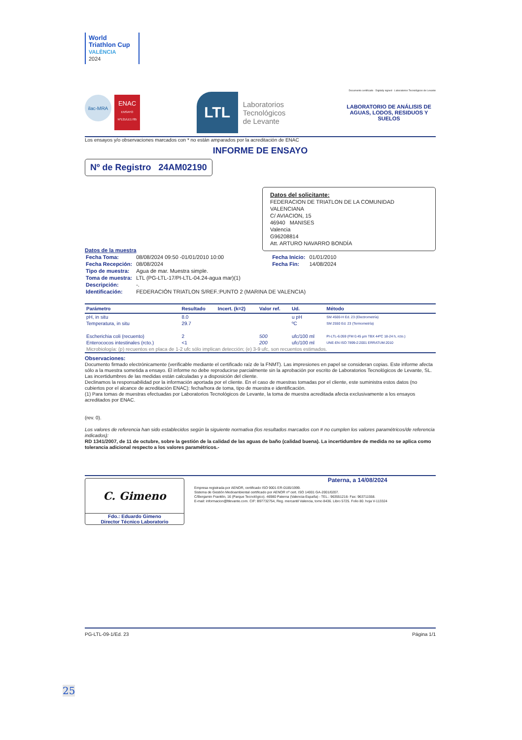World Triathlon Cup
VALÈNCIA
2024
Documento certificado · Digitally signed · Laboratorios Tecnológicos de Levante
ilac-MRA
ENAC
ENSAYO Nº121/LE1785
LTL
Laboratorios
Tecnológicos
de Levante
LABORATORIO DE ANÁLISIS DE AGUAS, LODOS, RESIDUOS Y SUELOS
Los ensayos y/o observaciones marcados con * no están amparados por la acreditación de ENAC
INFORME DE ENSAYO
Nº de Registro 24AM02190
Datos del solicitante:
FEDERACION DE TRIATLON DE LA COMUNIDAD VALENCIANA
C/ AVIACION, 15
46940 MANISES
Valencia
G96208814
Att. ARTURO NAVARRO BONDÍA
Datos de la muestra
| Fecha Toma: | 08/08/2024 09:50 -01/01/2010 10:00 | Fecha Inicio: | 01/01/2010 |
| Fecha Recepción: | 08/08/2024 | Fecha Fin: | 14/08/2024 |
| Tipo de muestra: | Agua de mar. Muestra simple. | | |
| Toma de muestra: | LTL (PG-LTL-17/PI-LTL-04.24-agua mar)(1) | | |
| Descripción: | -. | | |
| Identificación: | FEDERACIÓN TRIATLON S/REF.:PUNTO 2 (MARINA DE VALENCIA) | | |
| Parámetro | Resultado | Incert. (k=2) | Valor ref. | Ud. | Método |
| --- | --- | --- | --- | --- | --- |
| pH, in situ | 8.0 | | | u pH | SM 4500-H Ed. 23 (Electrometría) |
| Temperatura, in situ | 29.7 | | | ºC | SM 2550 Ed. 23 (Termometría) |
| Escherichia coli (recuento) | 2 | | 500 | ufc/100 ml | PI-LTL-6.059 (FM 0.45 µm TBX 44ºC 18-24 h, rcto.) |
| Enterococos intestinales (rcto.) | <1 | | 200 | ufc/100 ml | UNE-EN ISO 7899-2:2001 ERRATUM:2010 |
| Microbiología: (p) recuentos en placa de 1-2 ufc sólo implican detección; (e) 3-9 ufc, son recuentos estimados. | | | | | |
Observaciones:
Documento firmado electrónicamente (verificable mediante el certificado raíz de la FNMT). Las impresiones en papel se consideran copias. Este informe afecta sólo a la muestra sometida a ensayo. El informe no debe reproducirse parcialmente sin la aprobación por escrito de Laboratorios Tecnológicos de Levante, SL. Las incertidumbres de las medidas están calculadas y a disposición del cliente.
Declinamos la responsabilidad por la información aportada por el cliente. En el caso de muestras tomadas por el cliente, este suministra estos datos (no cubiertos por el alcance de acreditación ENAC): fecha/hora de toma, tipo de muestra e identificación.
(1) Para tomas de muestras efectuadas por Laboratorios Tecnológicos de Levante, la toma de muestra acreditada afecta exclusivamente a los ensayos acreditados por ENAC.
(rev. 0).
Los valores de referencia han sido establecidos según la siguiente normativa (los resultados marcados con # no cumplen los valores paramétricos/de referencia indicados):
RD 1341/2007, de 11 de octubre, sobre la gestión de la calidad de las aguas de baño (calidad buena). La incertidumbre de medida no se aplica como tolerancia adicional respecto a los valores paramétricos.-
C. Gimeno
Fdo.: Eduardo Gimeno
Director Técnico Laboratorio
Paterna, a 14/08/2024
Empresa registrada por AENOR, certificado ISO 9001 ER-0185/1999.
Sistema de Gestión Medioambiental certificado por AENOR nº cert. ISO 14001 GA-2001/0207.
C/Benjamin Franklin, 16 (Parque Tecnológico). 46980 Paterna (Valencia-España) - TEL.: 963551216- Fax: 963711558.
E-mail: informacion@ltlevante.com. CIF: B97732754, Reg. mercantil Valencia, tomo 8436. Libro 5725. Folio 80. hoja V-113324
PG-LTL-09-1/Ed. 23 Página 1/1
25